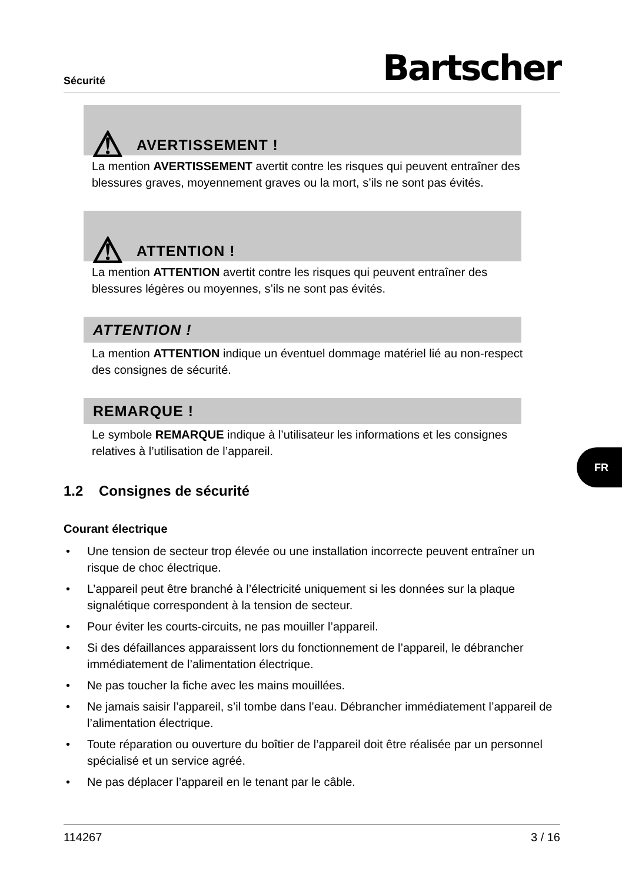Sécurité Bartscher
⚠ AVERTISSEMENT !
La mention AVERTISSEMENT avertit contre les risques qui peuvent entraîner des blessures graves, moyennement graves ou la mort, s’ils ne sont pas évités.
⚠ ATTENTION !
La mention ATTENTION avertit contre les risques qui peuvent entraîner des blessures légères ou moyennes, s’ils ne sont pas évités.
ATTENTION !
La mention ATTENTION indique un éventuel dommage matériel lié au non-respect des consignes de sécurité.
REMARQUE !
Le symbole REMARQUE indique à l’utilisateur les informations et les consignes relatives à l’utilisation de l’appareil.
1.2 Consignes de sécurité
Courant électrique
• Une tension de secteur trop élevée ou une installation incorrecte peuvent entraîner un risque de choc électrique.
• L’appareil peut être branché à l’électricité uniquement si les données sur la plaque signalétique correspondent à la tension de secteur.
• Pour éviter les courts-circuits, ne pas mouiller l’appareil.
• Si des défaillances apparaissent lors du fonctionnement de l’appareil, le débrancher immédiatement de l’alimentation électrique.
• Ne pas toucher la fiche avec les mains mouillées.
• Ne jamais saisir l’appareil, s’il tombe dans l’eau. Débrancher immédiatement l’appareil de l’alimentation électrique.
• Toute réparation ou ouverture du boîtier de l’appareil doit être réalisée par un personnel spécialisé et un service agréé.
• Ne pas déplacer l’appareil en le tenant par le câble.
FR
114267 3 / 16